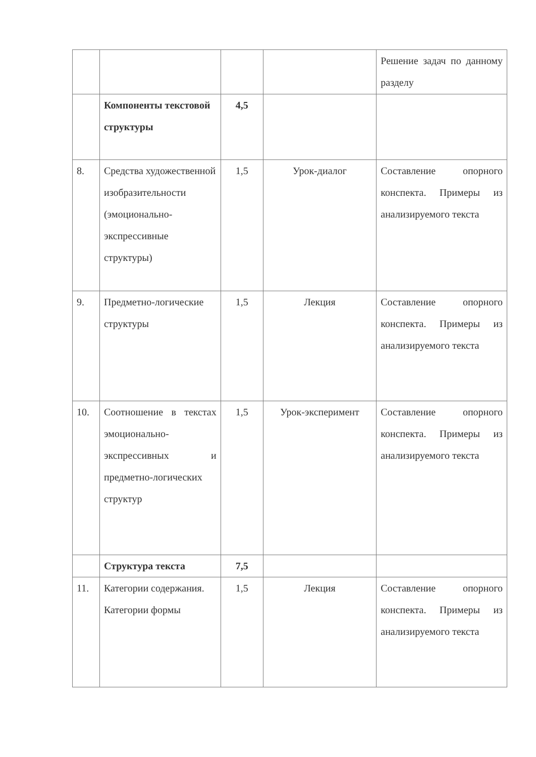| | | | | Решение задач по данному разделу |
| | Компоненты текстовой структуры | 4,5 | | |
| 8. | Средства художественной изобразительности (эмоционально-экспрессивные структуры) | 1,5 | Урок-диалог | Составление опорного конспекта. Примеры из анализируемого текста |
| 9. | Предметно-логические структуры | 1,5 | Лекция | Составление опорного конспекта. Примеры из анализируемого текста |
| 10. | Соотношение в текстах эмоционально-экспрессивных и предметно-логических структур | 1,5 | Урок-эксперимент | Составление опорного конспекта. Примеры из анализируемого текста |
| | Структура текста | 7,5 | | |
| 11. | Категории содержания. Категории формы | 1,5 | Лекция | Составление опорного конспекта. Примеры из анализируемого текста |